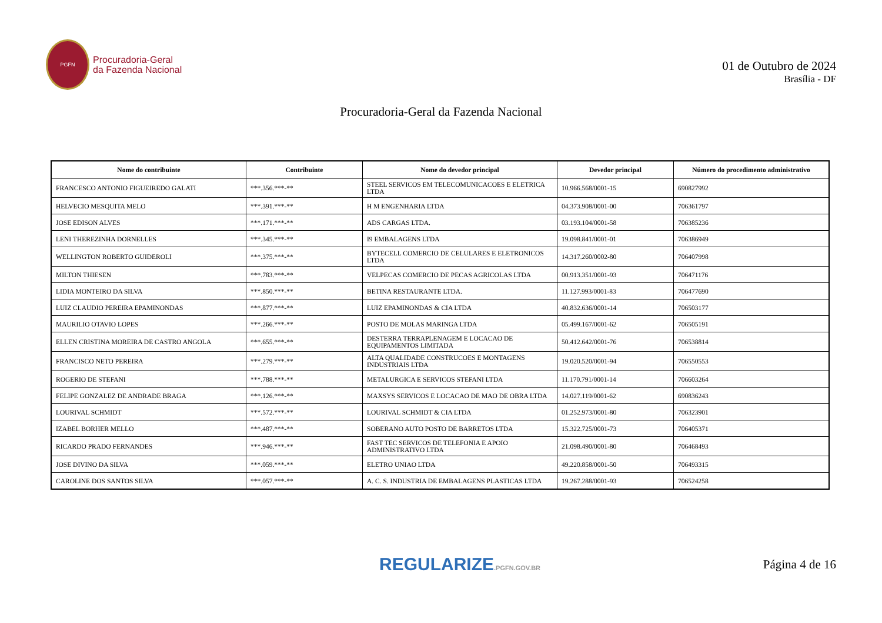PGFN
Procuradoria-Geral
da Fazenda Nacional
01 de Outubro de 2024
Brasília - DF
Procuradoria-Geral da Fazenda Nacional
| Nome do contribuinte | Contribuinte | Nome do devedor principal | Devedor principal | Número do procedimento administrativo |
| --- | --- | --- | --- | --- |
| FRANCESCO ANTONIO FIGUEIREDO GALATI | ***.356.***-** | STEEL SERVICOS EM TELECOMUNICACOES E ELETRICA LTDA | 10.966.568/0001-15 | 690827992 |
| HELVECIO MESQUITA MELO | ***.391.***-** | H M ENGENHARIA LTDA | 04.373.908/0001-00 | 706361797 |
| JOSE EDISON ALVES | ***.171.***-** | ADS CARGAS LTDA. | 03.193.104/0001-58 | 706385236 |
| LENI THEREZINHA DORNELLES | ***.345.***-** | I9 EMBALAGENS LTDA | 19.098.841/0001-01 | 706386949 |
| WELLINGTON ROBERTO GUIDEROLI | ***.375.***-** | BYTECELL COMERCIO DE CELULARES E ELETRONICOS LTDA | 14.317.260/0002-80 | 706407998 |
| MILTON THIESEN | ***.783.***-** | VELPECAS COMERCIO DE PECAS AGRICOLAS LTDA | 00.913.351/0001-93 | 706471176 |
| LIDIA MONTEIRO DA SILVA | ***.850.***-** | BETINA RESTAURANTE LTDA. | 11.127.993/0001-83 | 706477690 |
| LUIZ CLAUDIO PEREIRA EPAMINONDAS | ***.877.***-** | LUIZ EPAMINONDAS & CIA LTDA | 40.832.636/0001-14 | 706503177 |
| MAURILIO OTAVIO LOPES | ***.266.***-** | POSTO DE MOLAS MARINGA LTDA | 05.499.167/0001-62 | 706505191 |
| ELLEN CRISTINA MOREIRA DE CASTRO ANGOLA | ***.655.***-** | DESTERRA TERRAPLENAGEM E LOCACAO DE EQUIPAMENTOS LIMITADA | 50.412.642/0001-76 | 706538814 |
| FRANCISCO NETO PEREIRA | ***.279.***-** | ALTA QUALIDADE CONSTRUCOES E MONTAGENS INDUSTRIAIS LTDA | 19.020.520/0001-94 | 706550553 |
| ROGERIO DE STEFANI | ***.788.***-** | METALURGICA E SERVICOS STEFANI LTDA | 11.170.791/0001-14 | 706603264 |
| FELIPE GONZALEZ DE ANDRADE BRAGA | ***.126.***-** | MAXSYS SERVICOS E LOCACAO DE MAO DE OBRA LTDA | 14.027.119/0001-62 | 690836243 |
| LOURIVAL SCHMIDT | ***.572.***-** | LOURIVAL SCHMIDT & CIA LTDA | 01.252.973/0001-80 | 706323901 |
| IZABEL BORHER MELLO | ***.487.***-** | SOBERANO AUTO POSTO DE BARRETOS LTDA | 15.322.725/0001-73 | 706405371 |
| RICARDO PRADO FERNANDES | ***.946.***-** | FAST TEC SERVICOS DE TELEFONIA E APOIO ADMINISTRATIVO LTDA | 21.098.490/0001-80 | 706468493 |
| JOSE DIVINO DA SILVA | ***.059.***-** | ELETRO UNIAO LTDA | 49.220.858/0001-50 | 706493315 |
| CAROLINE DOS SANTOS SILVA | ***.057.***-** | A. C. S. INDUSTRIA DE EMBALAGENS PLASTICAS LTDA | 19.267.288/0001-93 | 706524258 |
REGULARIZE.PGFN.GOV.BR
Página 4 de 16